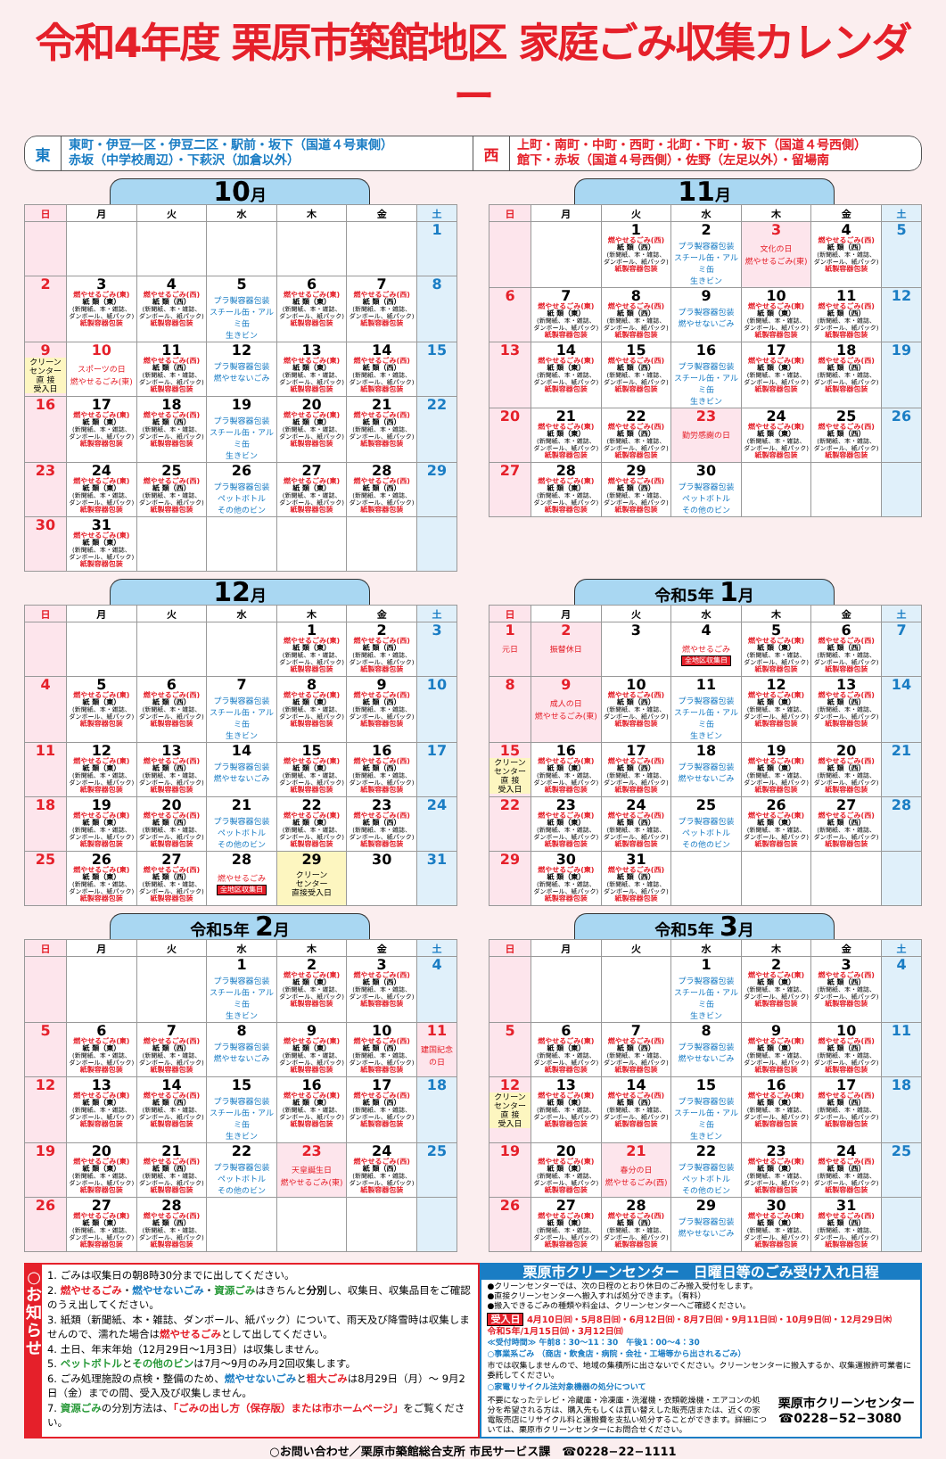令和4年度 栗原市築館地区 家庭ごみ収集カレンダー
東
東町・伊豆一区・伊豆二区・駅前・坂下（国道４号東側）
赤坂（中学校周辺）・下萩沢（加倉以外）
西
上町・南町・中町・西町・北町・下町・坂下（国道４号西側）
館下・赤坂（国道４号西側）・佐野（左足以外）・留場南
10月
| 日 | 月 | 火 | 水 | 木 | 金 | 土 |
| --- | --- | --- | --- | --- | --- | --- |
| | | | | | | 1 |
| 2 | 3 燃やせるごみ(東) 紙 類（東） (新聞紙、本・雑誌、 ダンボール、紙パック) 紙製容器包装 | 4 燃やせるごみ(西) 紙 類（西） (新聞紙、本・雑誌、 ダンボール、紙パック) 紙製容器包装 | 5 プラ製容器包装 スチール缶・アルミ缶 生きビン | 6 燃やせるごみ(東) 紙 類（東） (新聞紙、本・雑誌、 ダンボール、紙パック) 紙製容器包装 | 7 燃やせるごみ(西) 紙 類（西） (新聞紙、本・雑誌、 ダンボール、紙パック) 紙製容器包装 | 8 |
| 9 クリーン センター 直 接 受入日 | 10 スポーツの日 燃やせるごみ(東) | 11 燃やせるごみ(西) 紙 類（西） (新聞紙、本・雑誌、 ダンボール、紙パック) 紙製容器包装 | 12 プラ製容器包装 燃やせないごみ | 13 燃やせるごみ(東) 紙 類（東） (新聞紙、本・雑誌、 ダンボール、紙パック) 紙製容器包装 | 14 燃やせるごみ(西) 紙 類（西） (新聞紙、本・雑誌、 ダンボール、紙パック) 紙製容器包装 | 15 |
| 16 | 17 燃やせるごみ(東) 紙 類（東） (新聞紙、本・雑誌、 ダンボール、紙パック) 紙製容器包装 | 18 燃やせるごみ(西) 紙 類（西） (新聞紙、本・雑誌、 ダンボール、紙パック) 紙製容器包装 | 19 プラ製容器包装 スチール缶・アルミ缶 生きビン | 20 燃やせるごみ(東) 紙 類（東） (新聞紙、本・雑誌、 ダンボール、紙パック) 紙製容器包装 | 21 燃やせるごみ(西) 紙 類（西） (新聞紙、本・雑誌、 ダンボール、紙パック) 紙製容器包装 | 22 |
| 23 | 24 燃やせるごみ(東) 紙 類（東） (新聞紙、本・雑誌、 ダンボール、紙パック) 紙製容器包装 | 25 燃やせるごみ(西) 紙 類（西） (新聞紙、本・雑誌、 ダンボール、紙パック) 紙製容器包装 | 26 プラ製容器包装 ペットボトル その他のビン | 27 燃やせるごみ(東) 紙 類（東） (新聞紙、本・雑誌、 ダンボール、紙パック) 紙製容器包装 | 28 燃やせるごみ(西) 紙 類（西） (新聞紙、本・雑誌、 ダンボール、紙パック) 紙製容器包装 | 29 |
| 30 | 31 燃やせるごみ(東) 紙 類（東） (新聞紙、本・雑誌、 ダンボール、紙パック) 紙製容器包装 | | | | | |
11月
| 日 | 月 | 火 | 水 | 木 | 金 | 土 |
| --- | --- | --- | --- | --- | --- | --- |
| | | 1 燃やせるごみ(西) 紙 類（西） (新聞紙、本・雑誌、 ダンボール、紙パック) 紙製容器包装 | 2 プラ製容器包装 スチール缶・アルミ缶 生きビン | 3 文化の日 燃やせるごみ(東) | 4 燃やせるごみ(西) 紙 類（西） (新聞紙、本・雑誌、 ダンボール、紙パック) 紙製容器包装 | 5 |
| 6 | 7 燃やせるごみ(東) 紙 類（東） (新聞紙、本・雑誌、 ダンボール、紙パック) 紙製容器包装 | 8 燃やせるごみ(西) 紙 類（西） (新聞紙、本・雑誌、 ダンボール、紙パック) 紙製容器包装 | 9 プラ製容器包装 燃やせないごみ | 10 燃やせるごみ(東) 紙 類（東） (新聞紙、本・雑誌、 ダンボール、紙パック) 紙製容器包装 | 11 燃やせるごみ(西) 紙 類（西） (新聞紙、本・雑誌、 ダンボール、紙パック) 紙製容器包装 | 12 |
| 13 | 14 燃やせるごみ(東) 紙 類（東） (新聞紙、本・雑誌、 ダンボール、紙パック) 紙製容器包装 | 15 燃やせるごみ(西) 紙 類（西） (新聞紙、本・雑誌、 ダンボール、紙パック) 紙製容器包装 | 16 プラ製容器包装 スチール缶・アルミ缶 生きビン | 17 燃やせるごみ(東) 紙 類（東） (新聞紙、本・雑誌、 ダンボール、紙パック) 紙製容器包装 | 18 燃やせるごみ(西) 紙 類（西） (新聞紙、本・雑誌、 ダンボール、紙パック) 紙製容器包装 | 19 |
| 20 | 21 燃やせるごみ(東) 紙 類（東） (新聞紙、本・雑誌、 ダンボール、紙パック) 紙製容器包装 | 22 燃やせるごみ(西) 紙 類（西） (新聞紙、本・雑誌、 ダンボール、紙パック) 紙製容器包装 | 23 勤労感謝の日 | 24 燃やせるごみ(東) 紙 類（東） (新聞紙、本・雑誌、 ダンボール、紙パック) 紙製容器包装 | 25 燃やせるごみ(西) 紙 類（西） (新聞紙、本・雑誌、 ダンボール、紙パック) 紙製容器包装 | 26 |
| 27 | 28 燃やせるごみ(東) 紙 類（東） (新聞紙、本・雑誌、 ダンボール、紙パック) 紙製容器包装 | 29 燃やせるごみ(西) 紙 類（西） (新聞紙、本・雑誌、 ダンボール、紙パック) 紙製容器包装 | 30 プラ製容器包装 ペットボトル その他のビン | | | |
12月
| 日 | 月 | 火 | 水 | 木 | 金 | 土 |
| --- | --- | --- | --- | --- | --- | --- |
| | | | | 1 燃やせるごみ(東) 紙 類（東） (新聞紙、本・雑誌、 ダンボール、紙パック) 紙製容器包装 | 2 燃やせるごみ(西) 紙 類（西） (新聞紙、本・雑誌、 ダンボール、紙パック) 紙製容器包装 | 3 |
| 4 | 5 燃やせるごみ(東) 紙 類（東） (新聞紙、本・雑誌、 ダンボール、紙パック) 紙製容器包装 | 6 燃やせるごみ(西) 紙 類（西） (新聞紙、本・雑誌、 ダンボール、紙パック) 紙製容器包装 | 7 プラ製容器包装 スチール缶・アルミ缶 生きビン | 8 燃やせるごみ(東) 紙 類（東） (新聞紙、本・雑誌、 ダンボール、紙パック) 紙製容器包装 | 9 燃やせるごみ(西) 紙 類（西） (新聞紙、本・雑誌、 ダンボール、紙パック) 紙製容器包装 | 10 |
| 11 | 12 燃やせるごみ(東) 紙 類（東） (新聞紙、本・雑誌、 ダンボール、紙パック) 紙製容器包装 | 13 燃やせるごみ(西) 紙 類（西） (新聞紙、本・雑誌、 ダンボール、紙パック) 紙製容器包装 | 14 プラ製容器包装 燃やせないごみ | 15 燃やせるごみ(東) 紙 類（東） (新聞紙、本・雑誌、 ダンボール、紙パック) 紙製容器包装 | 16 燃やせるごみ(西) 紙 類（西） (新聞紙、本・雑誌、 ダンボール、紙パック) 紙製容器包装 | 17 |
| 18 | 19 燃やせるごみ(東) 紙 類（東） (新聞紙、本・雑誌、 ダンボール、紙パック) 紙製容器包装 | 20 燃やせるごみ(西) 紙 類（西） (新聞紙、本・雑誌、 ダンボール、紙パック) 紙製容器包装 | 21 プラ製容器包装 ペットボトル その他のビン | 22 燃やせるごみ(東) 紙 類（東） (新聞紙、本・雑誌、 ダンボール、紙パック) 紙製容器包装 | 23 燃やせるごみ(西) 紙 類（西） (新聞紙、本・雑誌、 ダンボール、紙パック) 紙製容器包装 | 24 |
| 25 | 26 燃やせるごみ(東) 紙 類（東） (新聞紙、本・雑誌、 ダンボール、紙パック) 紙製容器包装 | 27 燃やせるごみ(西) 紙 類（西） (新聞紙、本・雑誌、 ダンボール、紙パック) 紙製容器包装 | 28 燃やせるごみ 全地区収集日 | 29 クリーン センター 直接受入日 | 30 | 31 |
令和5年 1月
| 日 | 月 | 火 | 水 | 木 | 金 | 土 |
| --- | --- | --- | --- | --- | --- | --- |
| 1 元日 | 2 振替休日 | 3 | 4 燃やせるごみ 全地区収集日 | 5 燃やせるごみ(東) 紙 類（東） (新聞紙、本・雑誌、 ダンボール、紙パック) 紙製容器包装 | 6 燃やせるごみ(西) 紙 類（西） (新聞紙、本・雑誌、 ダンボール、紙パック) 紙製容器包装 | 7 |
| 8 | 9 成人の日 燃やせるごみ(東) | 10 燃やせるごみ(西) 紙 類（西） (新聞紙、本・雑誌、 ダンボール、紙パック) 紙製容器包装 | 11 プラ製容器包装 スチール缶・アルミ缶 生きビン | 12 燃やせるごみ(東) 紙 類（東） (新聞紙、本・雑誌、 ダンボール、紙パック) 紙製容器包装 | 13 燃やせるごみ(西) 紙 類（西） (新聞紙、本・雑誌、 ダンボール、紙パック) 紙製容器包装 | 14 |
| 15 クリーン センター 直 接 受入日 | 16 燃やせるごみ(東) 紙 類（東） (新聞紙、本・雑誌、 ダンボール、紙パック) 紙製容器包装 | 17 燃やせるごみ(西) 紙 類（西） (新聞紙、本・雑誌、 ダンボール、紙パック) 紙製容器包装 | 18 プラ製容器包装 燃やせないごみ | 19 燃やせるごみ(東) 紙 類（東） (新聞紙、本・雑誌、 ダンボール、紙パック) 紙製容器包装 | 20 燃やせるごみ(西) 紙 類（西） (新聞紙、本・雑誌、 ダンボール、紙パック) 紙製容器包装 | 21 |
| 22 | 23 燃やせるごみ(東) 紙 類（東） (新聞紙、本・雑誌、 ダンボール、紙パック) 紙製容器包装 | 24 燃やせるごみ(西) 紙 類（西） (新聞紙、本・雑誌、 ダンボール、紙パック) 紙製容器包装 | 25 プラ製容器包装 ペットボトル その他のビン | 26 燃やせるごみ(東) 紙 類（東） (新聞紙、本・雑誌、 ダンボール、紙パック) 紙製容器包装 | 27 燃やせるごみ(西) 紙 類（西） (新聞紙、本・雑誌、 ダンボール、紙パック) 紙製容器包装 | 28 |
| 29 | 30 燃やせるごみ(東) 紙 類（東） (新聞紙、本・雑誌、 ダンボール、紙パック) 紙製容器包装 | 31 燃やせるごみ(西) 紙 類（西） (新聞紙、本・雑誌、 ダンボール、紙パック) 紙製容器包装 | | | | |
令和5年 2月
| 日 | 月 | 火 | 水 | 木 | 金 | 土 |
| --- | --- | --- | --- | --- | --- | --- |
| | | | 1 プラ製容器包装 スチール缶・アルミ缶 生きビン | 2 燃やせるごみ(東) 紙 類（東） (新聞紙、本・雑誌、 ダンボール、紙パック) 紙製容器包装 | 3 燃やせるごみ(西) 紙 類（西） (新聞紙、本・雑誌、 ダンボール、紙パック) 紙製容器包装 | 4 |
| 5 | 6 燃やせるごみ(東) 紙 類（東） (新聞紙、本・雑誌、 ダンボール、紙パック) 紙製容器包装 | 7 燃やせるごみ(西) 紙 類（西） (新聞紙、本・雑誌、 ダンボール、紙パック) 紙製容器包装 | 8 プラ製容器包装 燃やせないごみ | 9 燃やせるごみ(東) 紙 類（東） (新聞紙、本・雑誌、 ダンボール、紙パック) 紙製容器包装 | 10 燃やせるごみ(西) 紙 類（西） (新聞紙、本・雑誌、 ダンボール、紙パック) 紙製容器包装 | 11 建国記念 の日 |
| 12 | 13 燃やせるごみ(東) 紙 類（東） (新聞紙、本・雑誌、 ダンボール、紙パック) 紙製容器包装 | 14 燃やせるごみ(西) 紙 類（西） (新聞紙、本・雑誌、 ダンボール、紙パック) 紙製容器包装 | 15 プラ製容器包装 スチール缶・アルミ缶 生きビン | 16 燃やせるごみ(東) 紙 類（東） (新聞紙、本・雑誌、 ダンボール、紙パック) 紙製容器包装 | 17 燃やせるごみ(西) 紙 類（西） (新聞紙、本・雑誌、 ダンボール、紙パック) 紙製容器包装 | 18 |
| 19 | 20 燃やせるごみ(東) 紙 類（東） (新聞紙、本・雑誌、 ダンボール、紙パック) 紙製容器包装 | 21 燃やせるごみ(西) 紙 類（西） (新聞紙、本・雑誌、 ダンボール、紙パック) 紙製容器包装 | 22 プラ製容器包装 ペットボトル その他のビン | 23 天皇誕生日 燃やせるごみ(東) | 24 燃やせるごみ(西) 紙 類（西） (新聞紙、本・雑誌、 ダンボール、紙パック) 紙製容器包装 | 25 |
| 26 | 27 燃やせるごみ(東) 紙 類（東） (新聞紙、本・雑誌、 ダンボール、紙パック) 紙製容器包装 | 28 燃やせるごみ(西) 紙 類（西） (新聞紙、本・雑誌、 ダンボール、紙パック) 紙製容器包装 | | | | |
令和5年 3月
| 日 | 月 | 火 | 水 | 木 | 金 | 土 |
| --- | --- | --- | --- | --- | --- | --- |
| | | | 1 プラ製容器包装 スチール缶・アルミ缶 生きビン | 2 燃やせるごみ(東) 紙 類（東） (新聞紙、本・雑誌、 ダンボール、紙パック) 紙製容器包装 | 3 燃やせるごみ(西) 紙 類（西） (新聞紙、本・雑誌、 ダンボール、紙パック) 紙製容器包装 | 4 |
| 5 | 6 燃やせるごみ(東) 紙 類（東） (新聞紙、本・雑誌、 ダンボール、紙パック) 紙製容器包装 | 7 燃やせるごみ(西) 紙 類（西） (新聞紙、本・雑誌、 ダンボール、紙パック) 紙製容器包装 | 8 プラ製容器包装 燃やせないごみ | 9 燃やせるごみ(東) 紙 類（東） (新聞紙、本・雑誌、 ダンボール、紙パック) 紙製容器包装 | 10 燃やせるごみ(西) 紙 類（西） (新聞紙、本・雑誌、 ダンボール、紙パック) 紙製容器包装 | 11 |
| 12 クリーン センター 直 接 受入日 | 13 燃やせるごみ(東) 紙 類（東） (新聞紙、本・雑誌、 ダンボール、紙パック) 紙製容器包装 | 14 燃やせるごみ(西) 紙 類（西） (新聞紙、本・雑誌、 ダンボール、紙パック) 紙製容器包装 | 15 プラ製容器包装 スチール缶・アルミ缶 生きビン | 16 燃やせるごみ(東) 紙 類（東） (新聞紙、本・雑誌、 ダンボール、紙パック) 紙製容器包装 | 17 燃やせるごみ(西) 紙 類（西） (新聞紙、本・雑誌、 ダンボール、紙パック) 紙製容器包装 | 18 |
| 19 | 20 燃やせるごみ(東) 紙 類（東） (新聞紙、本・雑誌、 ダンボール、紙パック) 紙製容器包装 | 21 春分の日 燃やせるごみ(西) | 22 プラ製容器包装 ペットボトル その他のビン | 23 燃やせるごみ(東) 紙 類（東） (新聞紙、本・雑誌、 ダンボール、紙パック) 紙製容器包装 | 24 燃やせるごみ(西) 紙 類（西） (新聞紙、本・雑誌、 ダンボール、紙パック) 紙製容器包装 | 25 |
| 26 | 27 燃やせるごみ(東) 紙 類（東） (新聞紙、本・雑誌、 ダンボール、紙パック) 紙製容器包装 | 28 燃やせるごみ(西) 紙 類（西） (新聞紙、本・雑誌、 ダンボール、紙パック) 紙製容器包装 | 29 プラ製容器包装 燃やせないごみ | 30 燃やせるごみ(東) 紙 類（東） (新聞紙、本・雑誌、 ダンボール、紙パック) 紙製容器包装 | 31 燃やせるごみ(西) 紙 類（西） (新聞紙、本・雑誌、 ダンボール、紙パック) 紙製容器包装 | |
○
お
知
ら
せ
1. ごみは収集日の朝8時30分までに出してください。
2. 燃やせるごみ・燃やせないごみ・資源ごみはきちんと分別し、収集日、収集品目をご確認のうえ出してください。
3. 紙類（新聞紙、本・雑誌、ダンボール、紙パック）について、雨天及び降雪時は収集しませんので、濡れた場合は燃やせるごみとして出してください。
4. 土日、年末年始（12月29日～1月3日）は収集しません。
5. ペットボトルとその他のビンは7月～9月のみ月2回収集します。
6. ごみ処理施設の点検・整備のため、燃やせないごみと粗大ごみは8月29日（月）～ 9月2日（金）までの間、受入及び収集しません。
7. 資源ごみの分別方法は、「ごみの出し方（保存版）または市ホームページ」をご覧ください。
栗原市クリーンセンター　日曜日等のごみ受け入れ日程
●クリーンセンターでは、次の日程のとおり休日のごみ搬入受付をします。
●直接クリーンセンターへ搬入すれば処分できます。（有料）
●搬入できるごみの種類や料金は、クリーンセンターへご確認ください。
受入日 4月10日㈰・5月8日㈰・6月12日㈰・8月7日㈰・9月11日㈰・10月9日㈰・12月29日㈭
令和5年/1月15日㈰・3月12日㈰
≪受付時間≫ 午前8：30～11：30　午後1：00～4：30
○事業系ごみ （商店・飲食店・病院・会社・工場等から出されるごみ）
市では収集しませんので、地域の集積所に出さないでください。クリーンセンターに搬入するか、収集運搬許可業者に委託してください。
○家電リサイクル法対象機器の処分について
不要になったテレビ・冷蔵庫・冷凍庫・洗濯機・衣類乾燥機・エアコンの処分を希望される方は、購入先もしくは買い替えした販売店または、近くの家電販売店にリサイクル料と運搬費を支払い処分することができます。詳細については、栗原市クリーンセンターにお問合せください。
栗原市クリーンセンター
☎0228−52−3080
○お問い合わせ／栗原市築館総合支所 市民サービス課　☎0228−22−1111